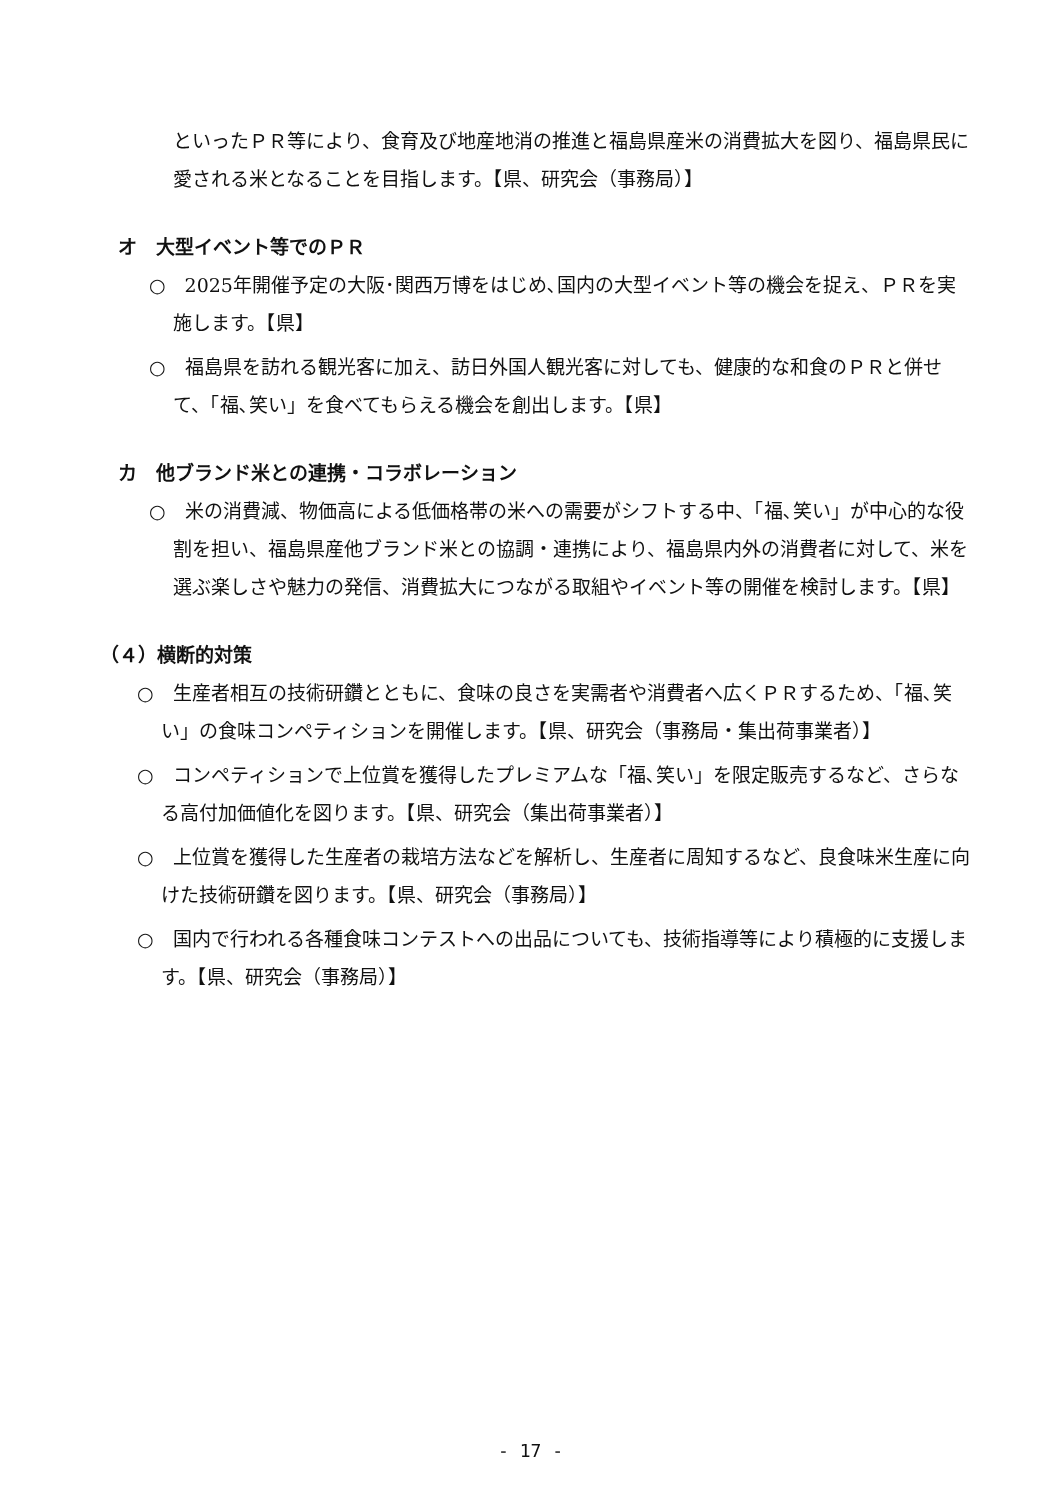といったＰＲ等により、食育及び地産地消の推進と福島県産米の消費拡大を図り、福島県民に愛される米となることを目指します。【県、研究会（事務局）】
オ　大型イベント等でのＰＲ
○　2025年開催予定の大阪･関西万博をはじめ､国内の大型イベント等の機会を捉え、ＰＲを実施します。【県】
○　福島県を訪れる観光客に加え、訪日外国人観光客に対しても、健康的な和食のＰＲと併せて、「福､笑い」を食べてもらえる機会を創出します。【県】
カ　他ブランド米との連携・コラボレーション
○　米の消費減、物価高による低価格帯の米への需要がシフトする中、「福､笑い」が中心的な役割を担い、福島県産他ブランド米との協調・連携により、福島県内外の消費者に対して、米を選ぶ楽しさや魅力の発信、消費拡大につながる取組やイベント等の開催を検討します。【県】
（４）横断的対策
○　生産者相互の技術研鑽とともに、食味の良さを実需者や消費者へ広くＰＲするため、「福､笑い」の食味コンペティションを開催します。【県、研究会（事務局・集出荷事業者）】
○　コンペティションで上位賞を獲得したプレミアムな「福､笑い」を限定販売するなど、さらなる高付加価値化を図ります。【県、研究会（集出荷事業者）】
○　上位賞を獲得した生産者の栽培方法などを解析し、生産者に周知するなど、良食味米生産に向けた技術研鑽を図ります。【県、研究会（事務局）】
○　国内で行われる各種食味コンテストへの出品についても、技術指導等により積極的に支援します。【県、研究会（事務局）】
- 17 -